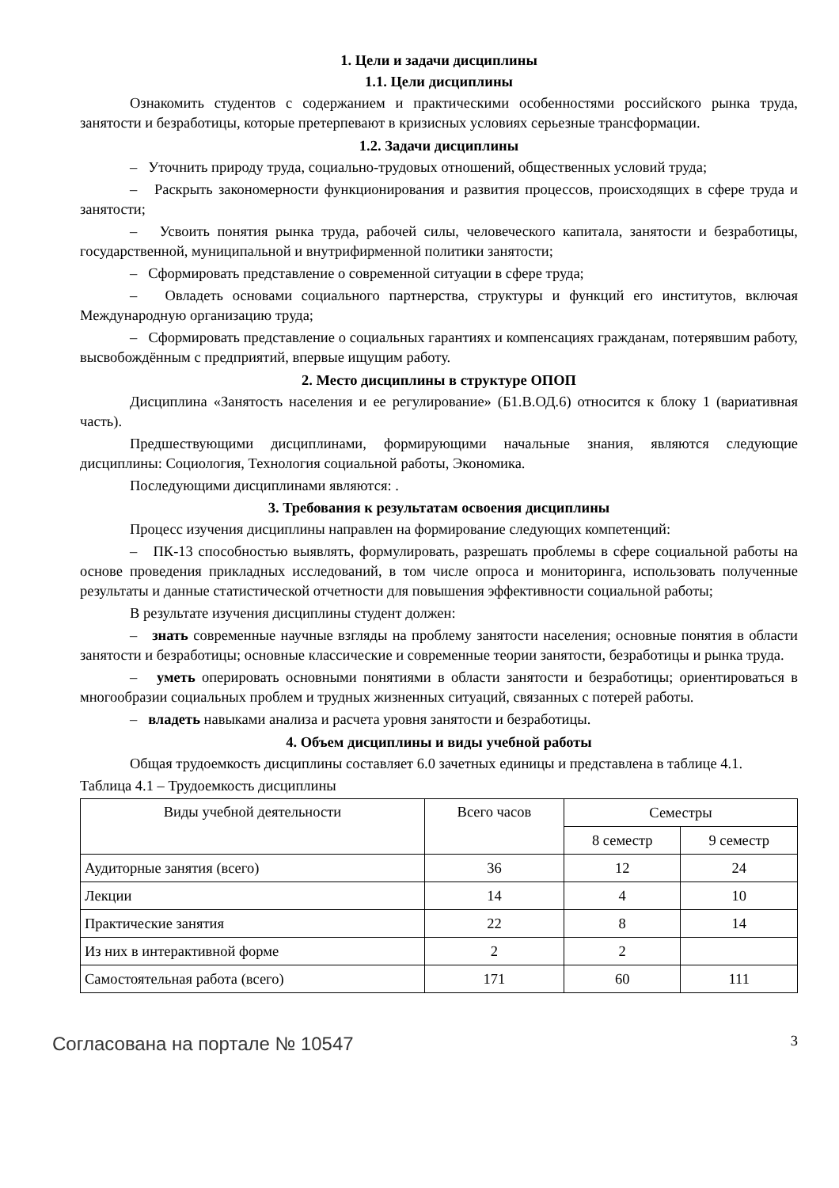1. Цели и задачи дисциплины
1.1. Цели дисциплины
Ознакомить студентов с содержанием и практическими особенностями российского рынка труда, занятости и безработицы, которые претерпевают в кризисных условиях серьезные трансформации.
1.2. Задачи дисциплины
– Уточнить природу труда, социально-трудовых отношений, общественных условий труда;
– Раскрыть закономерности функционирования и развития процессов, происходящих в сфере труда и занятости;
– Усвоить понятия рынка труда, рабочей силы, человеческого капитала, занятости и безработицы, государственной, муниципальной и внутрифирменной политики занятости;
– Сформировать представление о современной ситуации в сфере труда;
– Овладеть основами социального партнерства, структуры и функций его институтов, включая Международную организацию труда;
– Сформировать представление о социальных гарантиях и компенсациях гражданам, потерявшим работу, высвобождённым с предприятий, впервые ищущим работу.
2. Место дисциплины в структуре ОПОП
Дисциплина «Занятость населения и ее регулирование» (Б1.В.ОД.6) относится к блоку 1 (вариативная часть).
Предшествующими дисциплинами, формирующими начальные знания, являются следующие дисциплины: Социология, Технология социальной работы, Экономика.
Последующими дисциплинами являются: .
3. Требования к результатам освоения дисциплины
Процесс изучения дисциплины направлен на формирование следующих компетенций:
– ПК-13 способностью выявлять, формулировать, разрешать проблемы в сфере социальной работы на основе проведения прикладных исследований, в том числе опроса и мониторинга, использовать полученные результаты и данные статистической отчетности для повышения эффективности социальной работы;
В результате изучения дисциплины студент должен:
– знать современные научные взгляды на проблему занятости населения; основные понятия в области занятости и безработицы; основные классические и современные теории занятости, безработицы и рынка труда.
– уметь оперировать основными понятиями в области занятости и безработицы; ориентироваться в многообразии социальных проблем и трудных жизненных ситуаций, связанных с потерей работы.
– владеть навыками анализа и расчета уровня занятости и безработицы.
4. Объем дисциплины и виды учебной работы
Общая трудоемкость дисциплины составляет 6.0 зачетных единицы и представлена в таблице 4.1.
Таблица 4.1 – Трудоемкость дисциплины
| Виды учебной деятельности | Всего часов | Семестры | |
| --- | --- | --- | --- |
| | | 8 семестр | 9 семестр |
| Аудиторные занятия (всего) | 36 | 12 | 24 |
| Лекции | 14 | 4 | 10 |
| Практические занятия | 22 | 8 | 14 |
| Из них в интерактивной форме | 2 | 2 | |
| Самостоятельная работа (всего) | 171 | 60 | 111 |
Согласована на портале № 10547 3